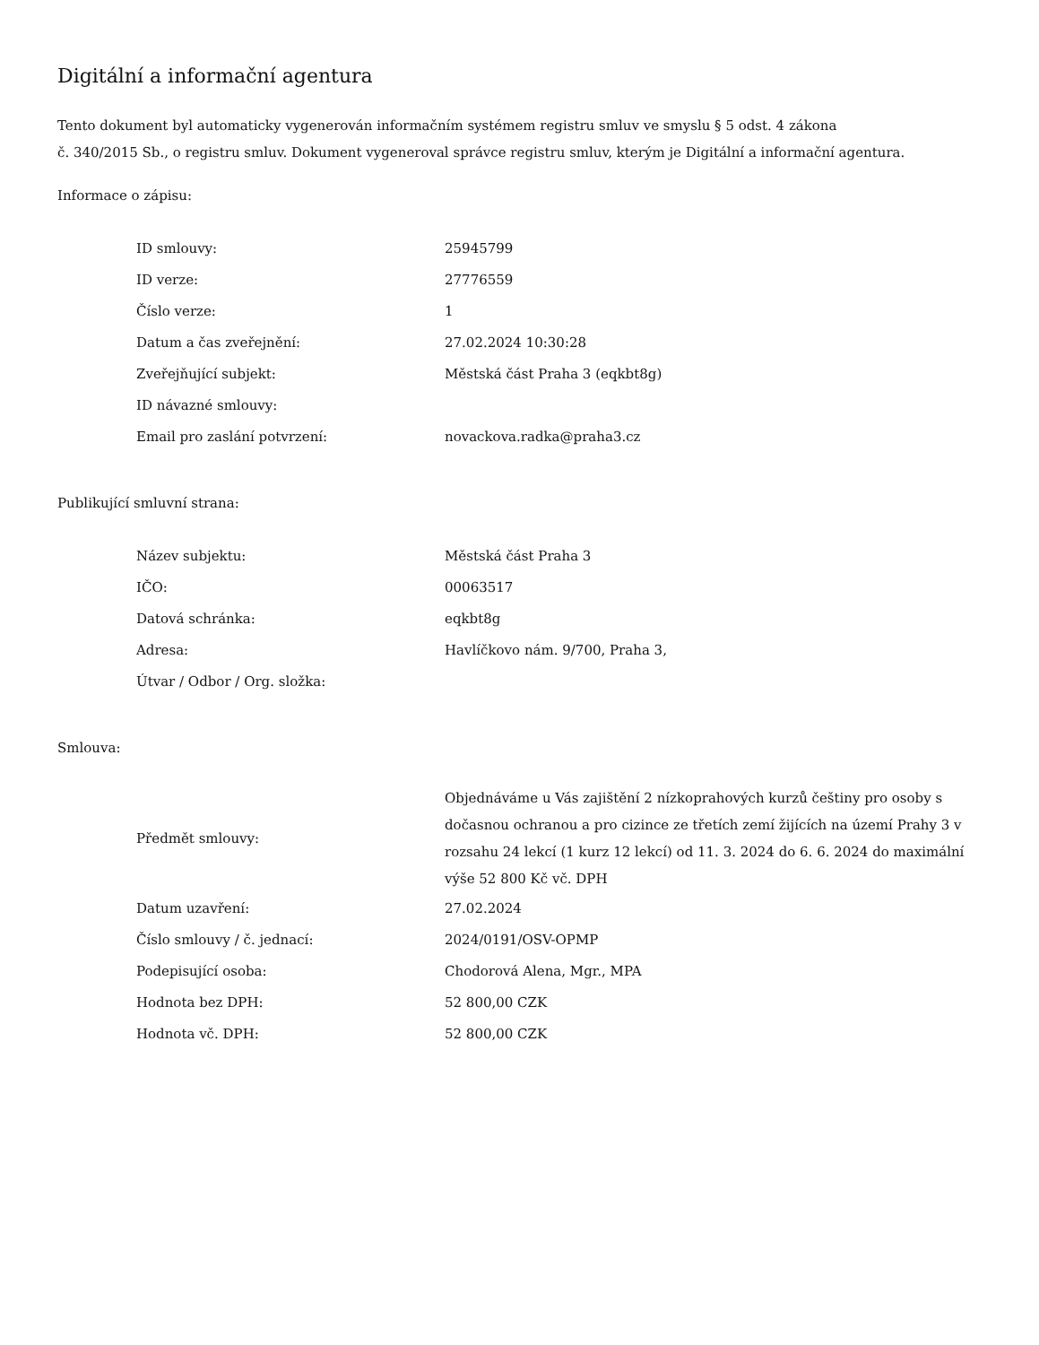Digitální a informační agentura
Tento dokument byl automaticky vygenerován informačním systémem registru smluv ve smyslu § 5 odst. 4 zákona
č. 340/2015 Sb., o registru smluv. Dokument vygeneroval správce registru smluv, kterým je Digitální a informační agentura.
Informace o zápisu:
| ID smlouvy: | 25945799 |
| ID verze: | 27776559 |
| Číslo verze: | 1 |
| Datum a čas zveřejnění: | 27.02.2024 10:30:28 |
| Zveřejňující subjekt: | Městská část Praha 3 (eqkbt8g) |
| ID návazné smlouvy: | |
| Email pro zaslání potvrzení: | novackova.radka@praha3.cz |
Publikující smluvní strana:
| Název subjektu: | Městská část Praha 3 |
| IČO: | 00063517 |
| Datová schránka: | eqkbt8g |
| Adresa: | Havlíčkovo nám. 9/700, Praha 3, |
| Útvar / Odbor / Org. složka: | |
Smlouva:
| Předmět smlouvy: | Objednáváme u Vás zajištění 2 nízkoprahových kurzů češtiny pro osoby s dočasnou ochranou a pro cizince ze třetích zemí žijících na území Prahy 3 v rozsahu 24 lekcí (1 kurz 12 lekcí) od 11. 3. 2024 do 6. 6. 2024 do maximální výše 52 800 Kč vč. DPH |
| Datum uzavření: | 27.02.2024 |
| Číslo smlouvy / č. jednací: | 2024/0191/OSV-OPMP |
| Podepisující osoba: | Chodorová Alena, Mgr., MPA |
| Hodnota bez DPH: | 52 800,00 CZK |
| Hodnota vč. DPH: | 52 800,00 CZK |